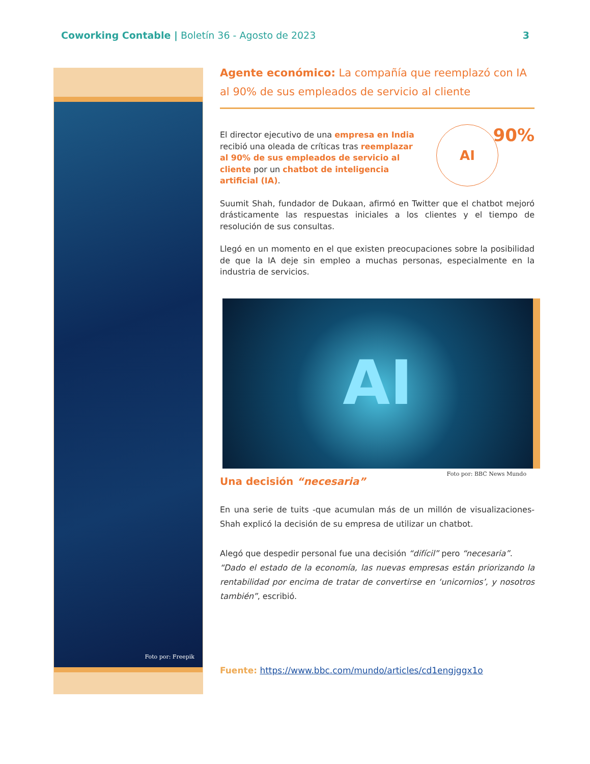Coworking Contable | Boletín 36 - Agosto de 2023
3
Foto por: Freepik
Agente económico: La compañía que reemplazó con IA al 90% de sus empleados de servicio al cliente
El director ejecutivo de una empresa en India recibió una oleada de críticas tras reemplazar al 90% de sus empleados de servicio al cliente por un chatbot de inteligencia artificial (IA).
AI 90%
Suumit Shah, fundador de Dukaan, afirmó en Twitter que el chatbot mejoró drásticamente las respuestas iniciales a los clientes y el tiempo de resolución de sus consultas.
Llegó en un momento en el que existen preocupaciones sobre la posibilidad de que la IA deje sin empleo a muchas personas, especialmente en la industria de servicios.
AI
Foto por: BBC News Mundo
Una decisión “necesaria”
En una serie de tuits -que acumulan más de un millón de visualizaciones- Shah explicó la decisión de su empresa de utilizar un chatbot.
Alegó que despedir personal fue una decisión “difícil” pero “necesaria”. “Dado el estado de la economía, las nuevas empresas están priorizando la rentabilidad por encima de tratar de convertirse en ‘unicornios’, y nosotros también”, escribió.
Fuente: https://www.bbc.com/mundo/articles/cd1engjggx1o